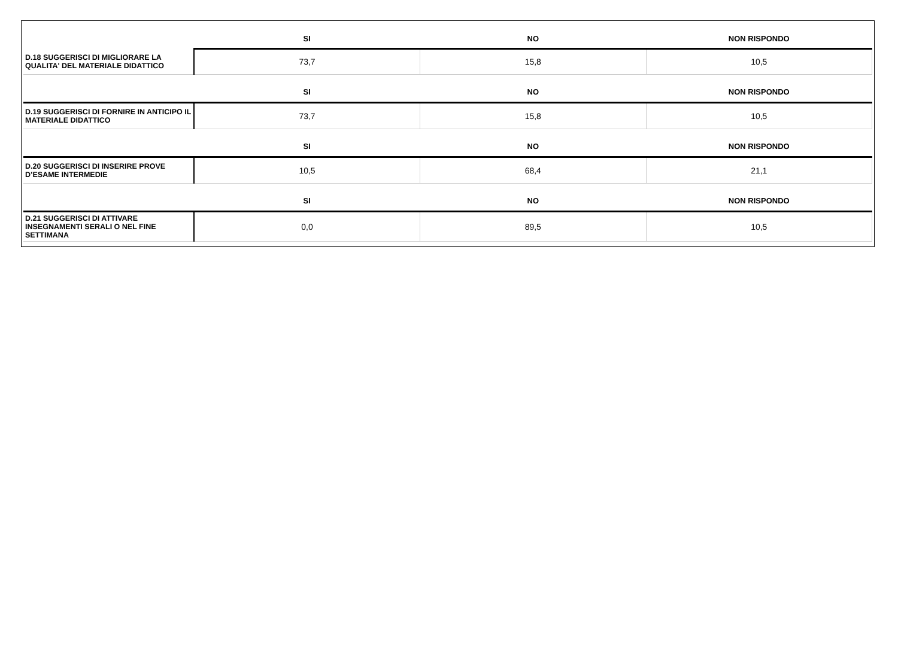| | SI | NO | NON RISPONDO |
| --- | --- | --- | --- |
| D.18 SUGGERISCI DI MIGLIORARE LA QUALITA' DEL MATERIALE DIDATTICO | 73,7 | 15,8 | 10,5 |
| | SI | NO | NON RISPONDO |
| D.19 SUGGERISCI DI FORNIRE IN ANTICIPO IL MATERIALE DIDATTICO | 73,7 | 15,8 | 10,5 |
| | SI | NO | NON RISPONDO |
| D.20 SUGGERISCI DI INSERIRE PROVE D’ESAME INTERMEDIE | 10,5 | 68,4 | 21,1 |
| | SI | NO | NON RISPONDO |
| D.21 SUGGERISCI DI ATTIVARE INSEGNAMENTI SERALI O NEL FINE SETTIMANA | 0,0 | 89,5 | 10,5 |